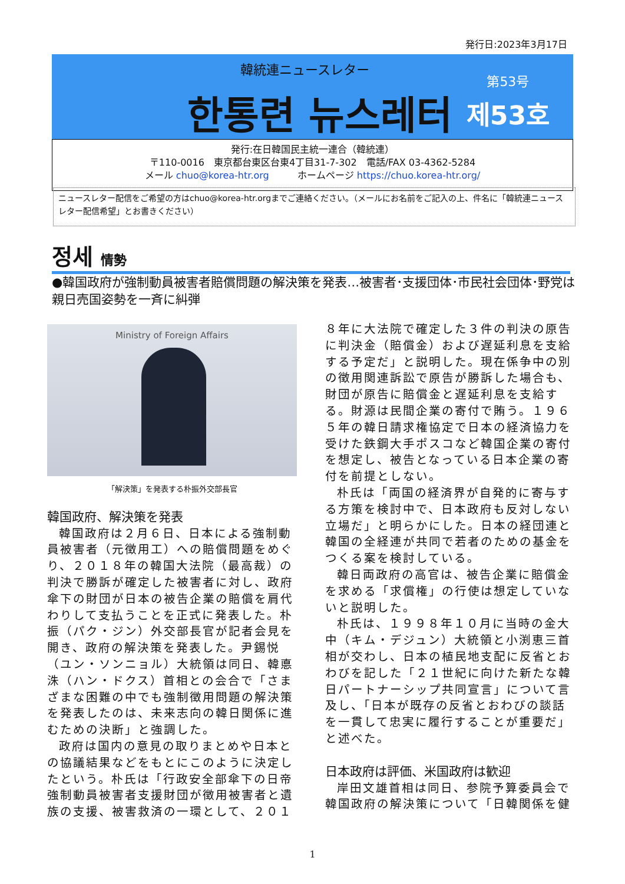発行日:2023年3月17日
韓統連ニュースレター
한통련 뉴스레터
第53号
제53호
発行:在日韓国民主統一連合（韓統連）
〒110-0016　東京都台東区台東4丁目31-7-302　電話/FAX 03-4362-5284
メール chuo@korea-htr.org　　　ホームページ https://chuo.korea-htr.org/
ニュースレター配信をご希望の方はchuo@korea-htr.orgまでご連絡ください。（メールにお名前をご記入の上、件名に「韓統連ニュースレター配信希望」とお書きください）
정세 情勢
●韓国政府が強制動員被害者賠償問題の解決策を発表…被害者･支援団体･市民社会団体･野党は親日売国姿勢を一斉に糾弾
Ministry of Foreign Affairs
「解決策」を発表する朴振外交部長官
韓国政府、解決策を発表
韓国政府は２月６日、日本による強制動員被害者（元徴用工）への賠償問題をめぐり、２０１８年の韓国大法院（最高裁）の判決で勝訴が確定した被害者に対し、政府傘下の財団が日本の被告企業の賠償を肩代わりして支払うことを正式に発表した。朴振（パク・ジン）外交部長官が記者会見を開き、政府の解決策を発表した。尹錫悦（ユン・ソンニョル）大統領は同日、韓悳洙（ハン・ドクス）首相との会合で「さまざまな困難の中でも強制徴用問題の解決策を発表したのは、未来志向の韓日関係に進むための決断」と強調した。
政府は国内の意見の取りまとめや日本との協議結果などをもとにこのように決定したという。朴氏は「行政安全部傘下の日帝強制動員被害者支援財団が徴用被害者と遺族の支援、被害救済の一環として、２０１
８年に大法院で確定した３件の判決の原告に判決金（賠償金）および遅延利息を支給する予定だ」と説明した。現在係争中の別の徴用関連訴訟で原告が勝訴した場合も、財団が原告に賠償金と遅延利息を支給する。財源は民間企業の寄付で賄う。１９６５年の韓日請求権協定で日本の経済協力を受けた鉄鋼大手ポスコなど韓国企業の寄付を想定し、被告となっている日本企業の寄付を前提としない。
朴氏は「両国の経済界が自発的に寄与する方策を検討中で、日本政府も反対しない立場だ」と明らかにした。日本の経団連と韓国の全経連が共同で若者のための基金をつくる案を検討している。
韓日両政府の高官は、被告企業に賠償金を求める「求償権」の行使は想定していないと説明した。
朴氏は、１９９８年１０月に当時の金大中（キム・デジュン）大統領と小渕恵三首相が交わし、日本の植民地支配に反省とおわびを記した「２１世紀に向けた新たな韓日パートナーシップ共同宣言」について言及し、「日本が既存の反省とおわびの談話を一貫して忠実に履行することが重要だ」と述べた。
日本政府は評価、米国政府は歓迎
岸田文雄首相は同日、参院予算委員会で韓国政府の解決策について「日韓関係を健
1